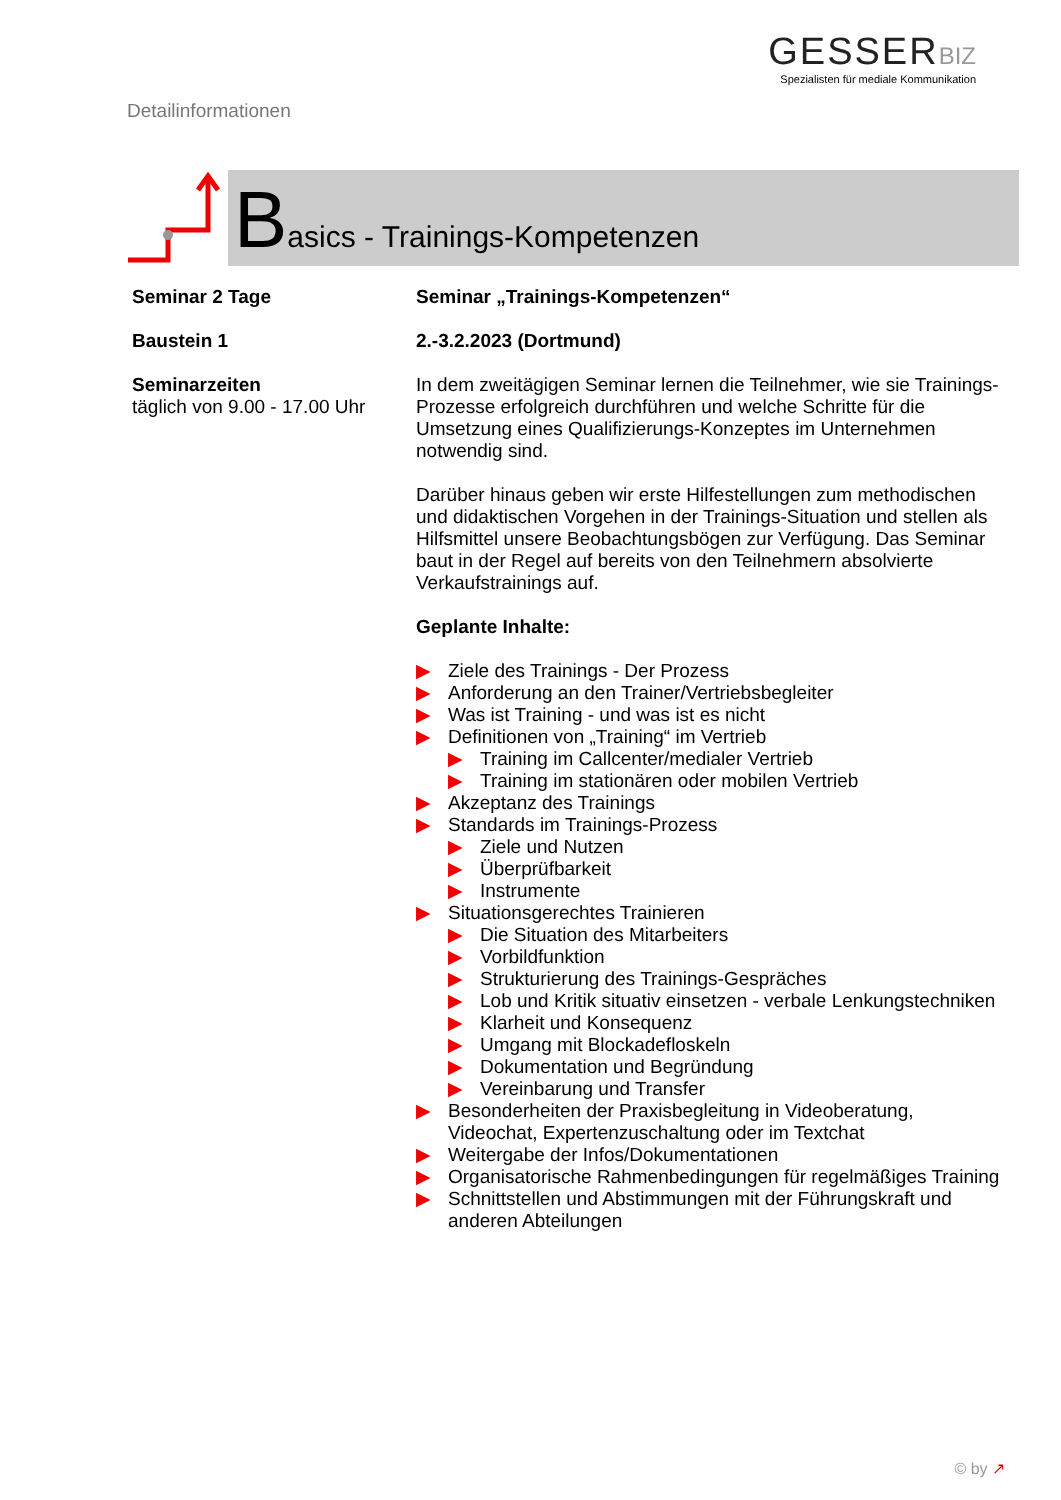Detailinformationen
GESSER BIZ
Spezialisten für mediale Kommunikation
Basics - Trainings-Kompetenzen
Seminar 2 Tage
Baustein 1
Seminarzeiten
täglich von 9.00 - 17.00 Uhr
Seminar „Trainings-Kompetenzen“
2.-3.2.2023 (Dortmund)
In dem zweitägigen Seminar lernen die Teilnehmer, wie sie Trainings-Prozesse erfolgreich durchführen und welche Schritte für die Umsetzung eines Qualifizierungs-Konzeptes im Unternehmen notwendig sind.
Darüber hinaus geben wir erste Hilfestellungen zum methodischen und didaktischen Vorgehen in der Trainings-Situation und stellen als Hilfsmittel unsere Beobachtungsbögen zur Verfügung. Das Seminar baut in der Regel auf bereits von den Teilnehmern absolvierte Verkaufstrainings auf.
Geplante Inhalte:
▶ Ziele des Trainings - Der Prozess
▶ Anforderung an den Trainer/Vertriebsbegleiter
▶ Was ist Training - und was ist es nicht
▶ Definitionen von „Training“ im Vertrieb
▶ Training im Callcenter/medialer Vertrieb
▶ Training im stationären oder mobilen Vertrieb
▶ Akzeptanz des Trainings
▶ Standards im Trainings-Prozess
▶ Ziele und Nutzen
▶ Überprüfbarkeit
▶ Instrumente
▶ Situationsgerechtes Trainieren
▶ Die Situation des Mitarbeiters
▶ Vorbildfunktion
▶ Strukturierung des Trainings-Gespräches
▶ Lob und Kritik situativ einsetzen - verbale Lenkungstechniken
▶ Klarheit und Konsequenz
▶ Umgang mit Blockadefloskeln
▶ Dokumentation und Begründung
▶ Vereinbarung und Transfer
▶ Besonderheiten der Praxisbegleitung in Videoberatung, Videochat, Expertenzuschaltung oder im Textchat
▶ Weitergabe der Infos/Dokumentationen
▶ Organisatorische Rahmenbedingungen für regelmäßiges Training
▶ Schnittstellen und Abstimmungen mit der Führungskraft und anderen Abteilungen
© by ↗